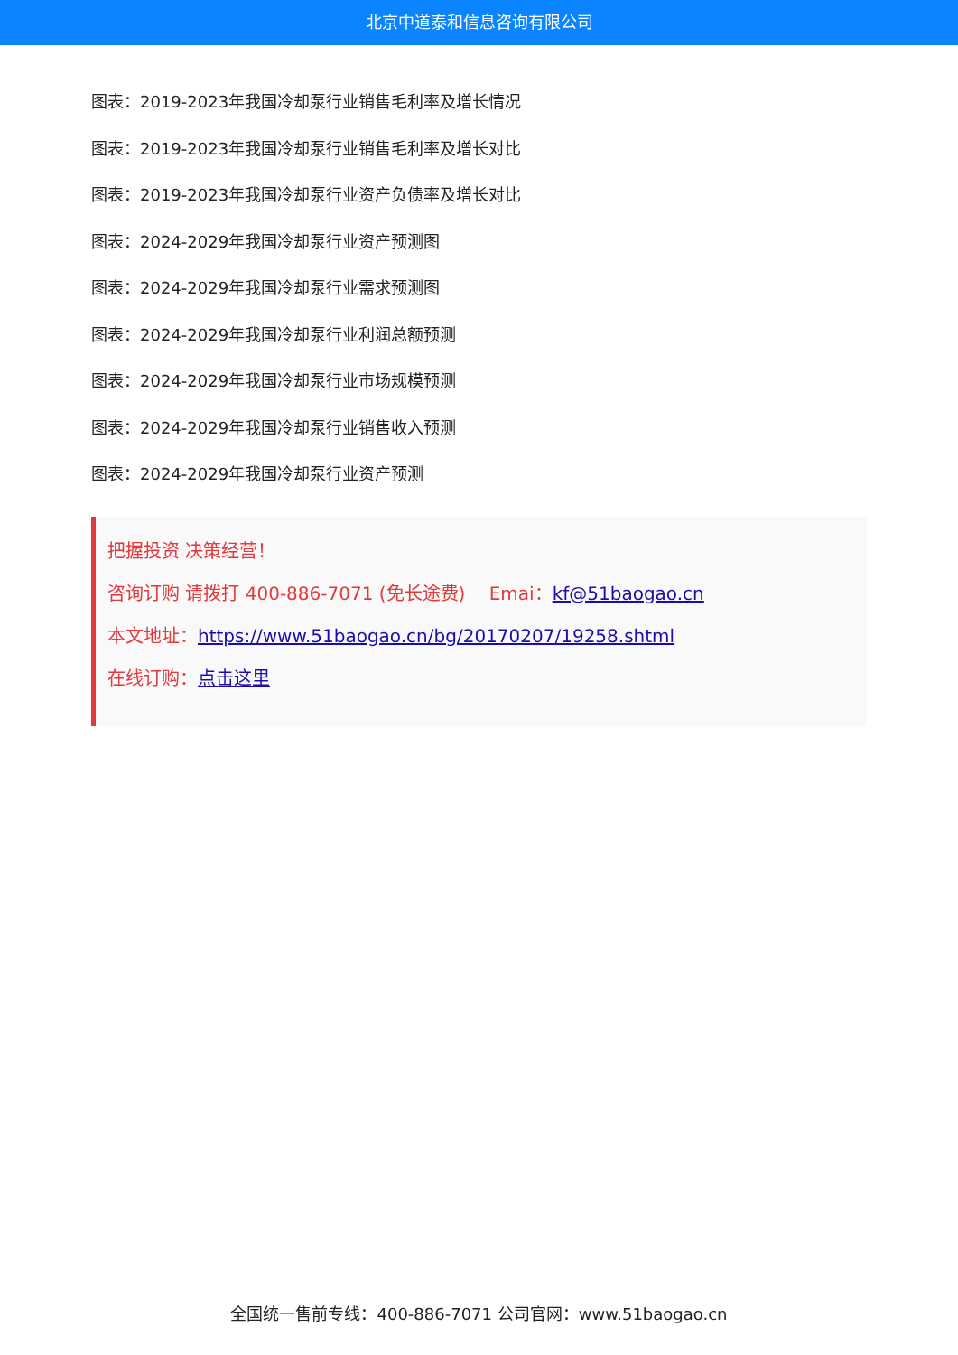北京中道泰和信息咨询有限公司
图表：2019-2023年我国冷却泵行业销售毛利率及增长情况
图表：2019-2023年我国冷却泵行业销售毛利率及增长对比
图表：2019-2023年我国冷却泵行业资产负债率及增长对比
图表：2024-2029年我国冷却泵行业资产预测图
图表：2024-2029年我国冷却泵行业需求预测图
图表：2024-2029年我国冷却泵行业利润总额预测
图表：2024-2029年我国冷却泵行业市场规模预测
图表：2024-2029年我国冷却泵行业销售收入预测
图表：2024-2029年我国冷却泵行业资产预测
把握投资 决策经营！
咨询订购 请拨打 400-886-7071 (免长途费)　 Emai：kf@51baogao.cn
本文地址：https://www.51baogao.cn/bg/20170207/19258.shtml
在线订购：点击这里
全国统一售前专线：400-886-7071 公司官网：www.51baogao.cn